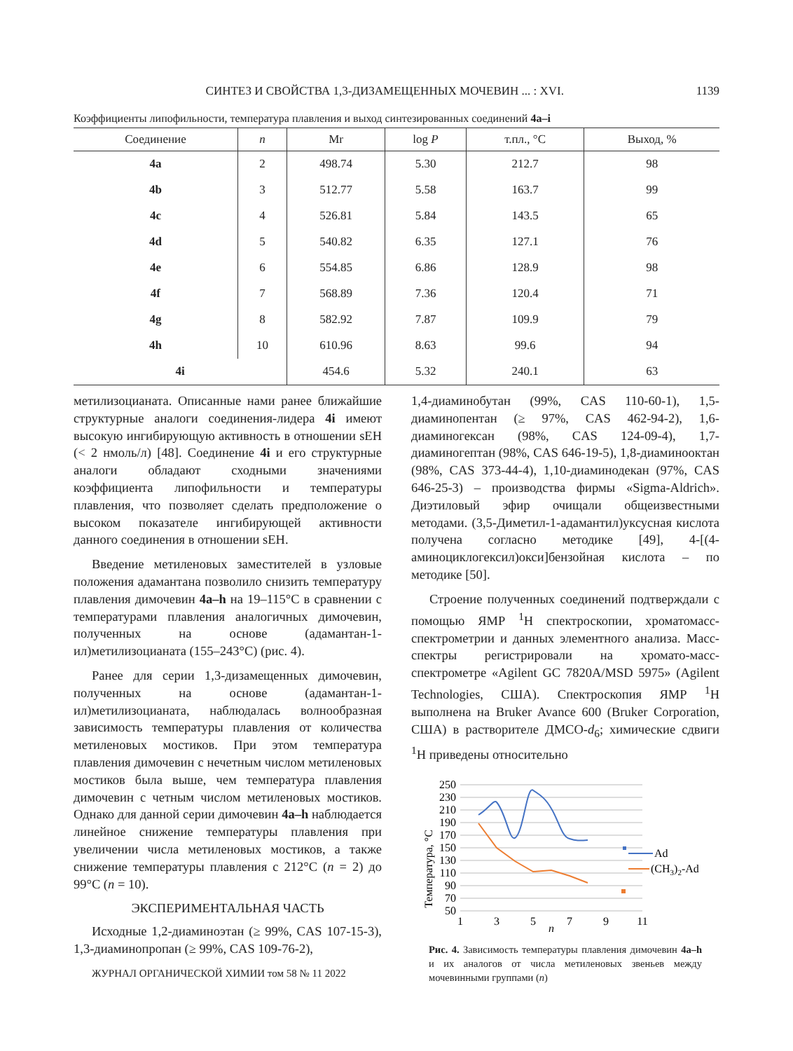СИНТЕЗ И СВОЙСТВА 1,3-ДИЗАМЕЩЕННЫХ МОЧЕВИН ... : XVI. 1139
Коэффициенты липофильности, температура плавления и выход синтезированных соединений 4a–i
| Соединение | n | Mr | log P | т.пл., °С | Выход, % |
| --- | --- | --- | --- | --- | --- |
| 4a | 2 | 498.74 | 5.30 | 212.7 | 98 |
| 4b | 3 | 512.77 | 5.58 | 163.7 | 99 |
| 4c | 4 | 526.81 | 5.84 | 143.5 | 65 |
| 4d | 5 | 540.82 | 6.35 | 127.1 | 76 |
| 4e | 6 | 554.85 | 6.86 | 128.9 | 98 |
| 4f | 7 | 568.89 | 7.36 | 120.4 | 71 |
| 4g | 8 | 582.92 | 7.87 | 109.9 | 79 |
| 4h | 10 | 610.96 | 8.63 | 99.6 | 94 |
| 4i | | 454.6 | 5.32 | 240.1 | 63 |
метилизоцианата. Описанные нами ранее ближайшие структурные аналоги соединения-лидера 4i имеют высокую ингибирующую активность в отношении sEH (< 2 нмоль/л) [48]. Соединение 4i и его структурные аналоги обладают сходными значениями коэффициента липофильности и температуры плавления, что позволяет сделать предположение о высоком показателе ингибирующей активности данного соединения в отношении sEH.
Введение метиленовых заместителей в узловые положения адамантана позволило снизить температуру плавления димочевин 4a–h на 19–115°С в сравнении с температурами плавления аналогичных димочевин, полученных на основе (адамантан-1-ил)метилизоцианата (155–243°С) (рис. 4).
Ранее для серии 1,3-дизамещенных димочевин, полученных на основе (адамантан-1-ил)метилизоцианата, наблюдалась волнообразная зависимость температуры плавления от количества метиленовых мостиков. При этом температура плавления димочевин с нечетным числом метиленовых мостиков была выше, чем температура плавления димочевин с четным числом метиленовых мостиков. Однако для данной серии димочевин 4a–h наблюдается линейное снижение температуры плавления при увеличении числа метиленовых мостиков, а также снижение температуры плавления с 212°С (n = 2) до 99°С (n = 10).
ЭКСПЕРИМЕНТАЛЬНАЯ ЧАСТЬ
Исходные 1,2-диаминоэтан (≥ 99%, CAS 107-15-3), 1,3-диаминопропан (≥ 99%, CAS 109-76-2),
ЖУРНАЛ ОРГАНИЧЕСКОЙ ХИМИИ том 58 № 11 2022
1,4-диаминобутан (99%, CAS 110-60-1), 1,5-диаминопентан (≥ 97%, CAS 462-94-2), 1,6-диаминогексан (98%, CAS 124-09-4), 1,7-диаминогептан (98%, CAS 646-19-5), 1,8-диаминооктан (98%, CAS 373-44-4), 1,10-диаминодекан (97%, CAS 646-25-3) – производства фирмы «Sigma-Aldrich». Диэтиловый эфир очищали общеизвестными методами. (3,5-Диметил-1-адамантил)уксусная кислота получена согласно методике [49], 4-[(4-аминоциклогексил)окси]бензойная кислота – по методике [50].
Строение полученных соединений подтверждали с помощью ЯМР <sup>1</sup>Н спектроскопии, хроматомасс-спектрометрии и данных элементного анализа. Масс-спектры регистрировали на хромато-масс-спектрометре «Agilent GC 7820A/MSD 5975» (Agilent Technologies, США). Спектроскопия ЯМР <sup>1</sup>Н выполнена на Bruker Avance 600 (Bruker Corporation, США) в растворителе ДМСО-d<sub>6</sub>; химические сдвиги <sup>1</sup>Н приведены относительно
Температура, °С
250
230
210
190
170
150
130
110
90
70
50
1
3
5
7
9
11
n
Ad
(CH3)2-Ad
Рис. 4. Зависимость температуры плавления димочевин 4a–h и их аналогов от числа метиленовых звеньев между мочевинными группами (n)